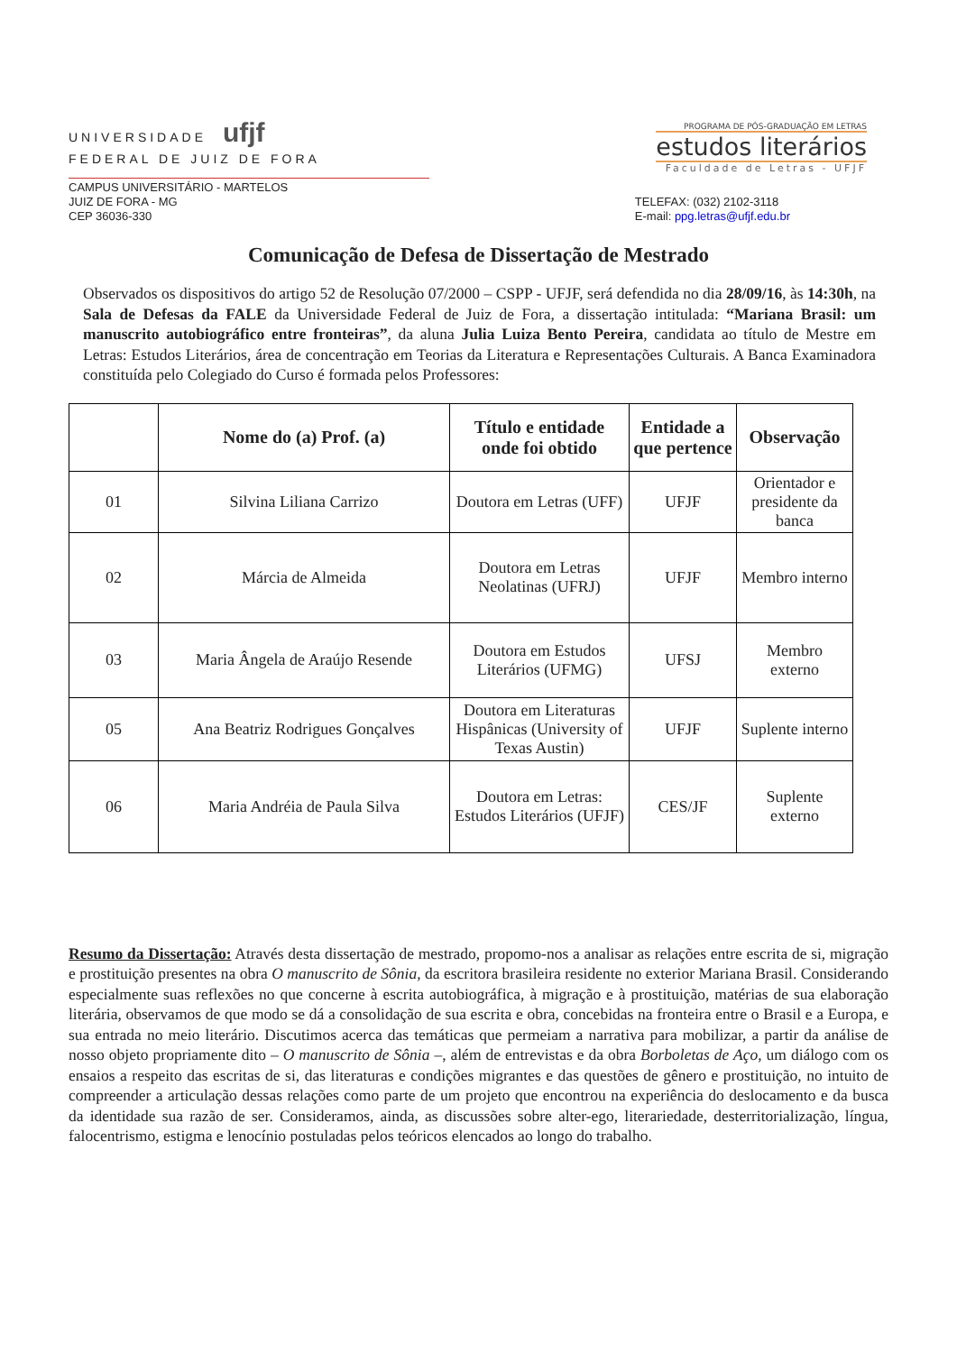UNIVERSIDADE ufjf
FEDERAL DE JUIZ DE FORA
PROGRAMA DE PÓS-GRADUAÇÃO EM LETRAS
estudos literários
Faculdade de Letras - UFJF
CAMPUS UNIVERSITÁRIO - MARTELOS
JUIZ DE FORA - MG
CEP 36036-330
TELEFAX: (032) 2102-3118
E-mail: ppg.letras@ufjf.edu.br
Comunicação de Defesa de Dissertação de Mestrado
Observados os dispositivos do artigo 52 de Resolução 07/2000 – CSPP - UFJF, será defendida no dia 28/09/16, às 14:30h, na Sala de Defesas da FALE da Universidade Federal de Juiz de Fora, a dissertação intitulada: “Mariana Brasil: um manuscrito autobiográfico entre fronteiras”, da aluna Julia Luiza Bento Pereira, candidata ao título de Mestre em Letras: Estudos Literários, área de concentração em Teorias da Literatura e Representações Culturais. A Banca Examinadora constituída pelo Colegiado do Curso é formada pelos Professores:
| | Nome do (a) Prof. (a) | Título e entidade onde foi obtido | Entidade a que pertence | Observação |
| --- | --- | --- | --- | --- |
| 01 | Silvina Liliana Carrizo | Doutora em Letras (UFF) | UFJF | Orientador e presidente da banca |
| 02 | Márcia de Almeida | Doutora em Letras Neolatinas (UFRJ) | UFJF | Membro interno |
| 03 | Maria Ângela de Araújo Resende | Doutora em Estudos Literários (UFMG) | UFSJ | Membro externo |
| 05 | Ana Beatriz Rodrigues Gonçalves | Doutora em Literaturas Hispânicas (University of Texas Austin) | UFJF | Suplente interno |
| 06 | Maria Andréia de Paula Silva | Doutora em Letras: Estudos Literários (UFJF) | CES/JF | Suplente externo |
Resumo da Dissertação: Através desta dissertação de mestrado, propomo-nos a analisar as relações entre escrita de si, migração e prostituição presentes na obra O manuscrito de Sônia, da escritora brasileira residente no exterior Mariana Brasil. Considerando especialmente suas reflexões no que concerne à escrita autobiográfica, à migração e à prostituição, matérias de sua elaboração literária, observamos de que modo se dá a consolidação de sua escrita e obra, concebidas na fronteira entre o Brasil e a Europa, e sua entrada no meio literário. Discutimos acerca das temáticas que permeiam a narrativa para mobilizar, a partir da análise de nosso objeto propriamente dito – O manuscrito de Sônia –, além de entrevistas e da obra Borboletas de Aço, um diálogo com os ensaios a respeito das escritas de si, das literaturas e condições migrantes e das questões de gênero e prostituição, no intuito de compreender a articulação dessas relações como parte de um projeto que encontrou na experiência do deslocamento e da busca da identidade sua razão de ser. Consideramos, ainda, as discussões sobre alter-ego, literariedade, desterritorialização, língua, falocentrismo, estigma e lenocínio postuladas pelos teóricos elencados ao longo do trabalho.